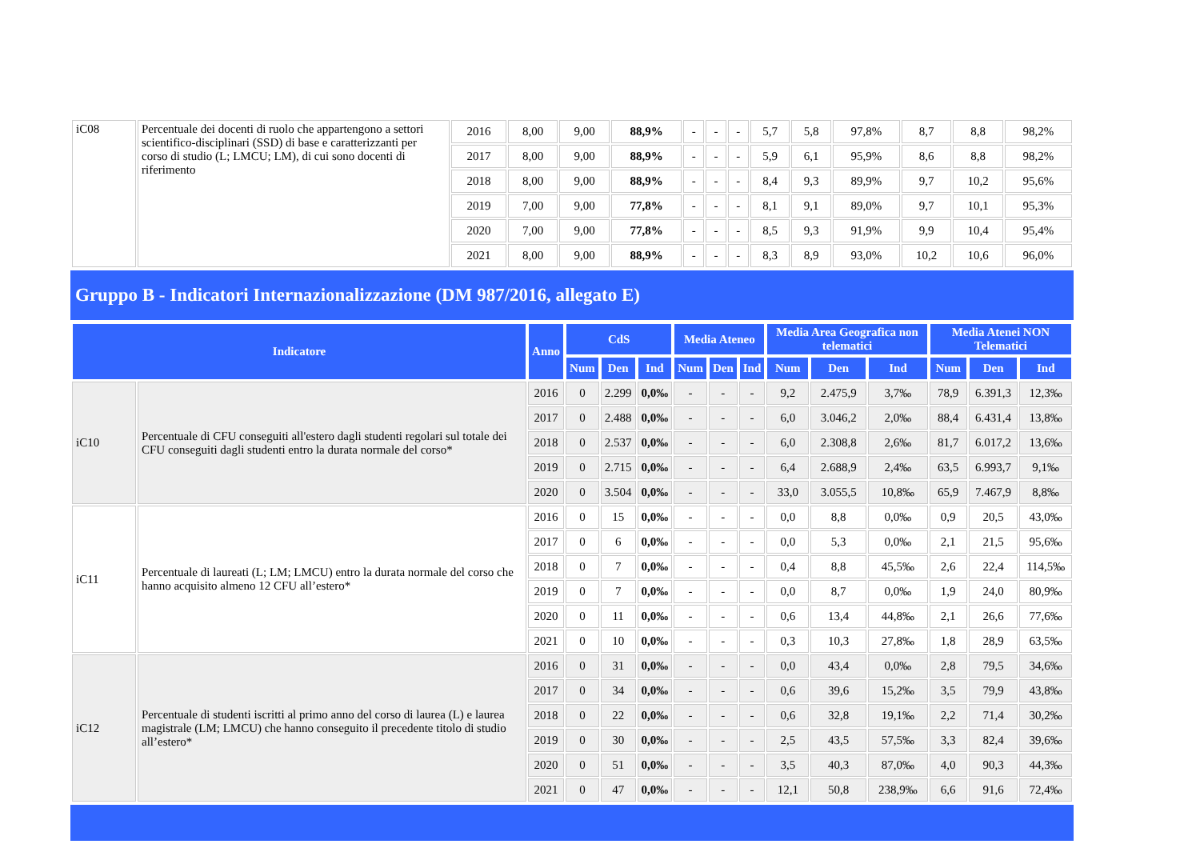| iC08 | Percentuale dei docenti di ruolo che appartengono a settori scientifico-disciplinari (SSD) di base e caratterizzanti per corso di studio (L; LMCU; LM), di cui sono docenti di riferimento | 2016 | 8,00 | 9,00 | 88,9% | - | - | - | 5,7 | 5,8 | 97,8% | 8,7 | 8,8 | 98,2% |
| | | 2017 | 8,00 | 9,00 | 88,9% | - | - | - | 5,9 | 6,1 | 95,9% | 8,6 | 8,8 | 98,2% |
| | | 2018 | 8,00 | 9,00 | 88,9% | - | - | - | 8,4 | 9,3 | 89,9% | 9,7 | 10,2 | 95,6% |
| | | 2019 | 7,00 | 9,00 | 77,8% | - | - | - | 8,1 | 9,1 | 89,0% | 9,7 | 10,1 | 95,3% |
| | | 2020 | 7,00 | 9,00 | 77,8% | - | - | - | 8,5 | 9,3 | 91,9% | 9,9 | 10,4 | 95,4% |
| | | 2021 | 8,00 | 9,00 | 88,9% | - | - | - | 8,3 | 8,9 | 93,0% | 10,2 | 10,6 | 96,0% |
Gruppo B - Indicatori Internazionalizzazione (DM 987/2016, allegato E)
| Indicatore | | Anno | CdS | | | Media Ateneo | | | Media Area Geografica non telematici | | | Media Atenei NON Telematici | | |
| --- | --- | --- | --- | --- | --- | --- | --- | --- | --- | --- | --- | --- | --- | --- |
| | | | Num | Den | Ind | Num | Den | Ind | Num | Den | Ind | Num | Den | Ind |
| iC10 | Percentuale di CFU conseguiti all'estero dagli studenti regolari sul totale dei CFU conseguiti dagli studenti entro la durata normale del corso* | 2016 | 0 | 2.299 | 0,0‰ | - | - | - | 9,2 | 2.475,9 | 3,7‰ | 78,9 | 6.391,3 | 12,3‰ |
| | | 2017 | 0 | 2.488 | 0,0‰ | - | - | - | 6,0 | 3.046,2 | 2,0‰ | 88,4 | 6.431,4 | 13,8‰ |
| | | 2018 | 0 | 2.537 | 0,0‰ | - | - | - | 6,0 | 2.308,8 | 2,6‰ | 81,7 | 6.017,2 | 13,6‰ |
| | | 2019 | 0 | 2.715 | 0,0‰ | - | - | - | 6,4 | 2.688,9 | 2,4‰ | 63,5 | 6.993,7 | 9,1‰ |
| | | 2020 | 0 | 3.504 | 0,0‰ | - | - | - | 33,0 | 3.055,5 | 10,8‰ | 65,9 | 7.467,9 | 8,8‰ |
| iC11 | Percentuale di laureati (L; LM; LMCU) entro la durata normale del corso che hanno acquisito almeno 12 CFU all’estero* | 2016 | 0 | 15 | 0,0‰ | - | - | - | 0,0 | 8,8 | 0,0‰ | 0,9 | 20,5 | 43,0‰ |
| | | 2017 | 0 | 6 | 0,0‰ | - | - | - | 0,0 | 5,3 | 0,0‰ | 2,1 | 21,5 | 95,6‰ |
| | | 2018 | 0 | 7 | 0,0‰ | - | - | - | 0,4 | 8,8 | 45,5‰ | 2,6 | 22,4 | 114,5‰ |
| | | 2019 | 0 | 7 | 0,0‰ | - | - | - | 0,0 | 8,7 | 0,0‰ | 1,9 | 24,0 | 80,9‰ |
| | | 2020 | 0 | 11 | 0,0‰ | - | - | - | 0,6 | 13,4 | 44,8‰ | 2,1 | 26,6 | 77,6‰ |
| | | 2021 | 0 | 10 | 0,0‰ | - | - | - | 0,3 | 10,3 | 27,8‰ | 1,8 | 28,9 | 63,5‰ |
| iC12 | Percentuale di studenti iscritti al primo anno del corso di laurea (L) e laurea magistrale (LM; LMCU) che hanno conseguito il precedente titolo di studio all’estero* | 2016 | 0 | 31 | 0,0‰ | - | - | - | 0,0 | 43,4 | 0,0‰ | 2,8 | 79,5 | 34,6‰ |
| | | 2017 | 0 | 34 | 0,0‰ | - | - | - | 0,6 | 39,6 | 15,2‰ | 3,5 | 79,9 | 43,8‰ |
| | | 2018 | 0 | 22 | 0,0‰ | - | - | - | 0,6 | 32,8 | 19,1‰ | 2,2 | 71,4 | 30,2‰ |
| | | 2019 | 0 | 30 | 0,0‰ | - | - | - | 2,5 | 43,5 | 57,5‰ | 3,3 | 82,4 | 39,6‰ |
| | | 2020 | 0 | 51 | 0,0‰ | - | - | - | 3,5 | 40,3 | 87,0‰ | 4,0 | 90,3 | 44,3‰ |
| | | 2021 | 0 | 47 | 0,0‰ | - | - | - | 12,1 | 50,8 | 238,9‰ | 6,6 | 91,6 | 72,4‰ |